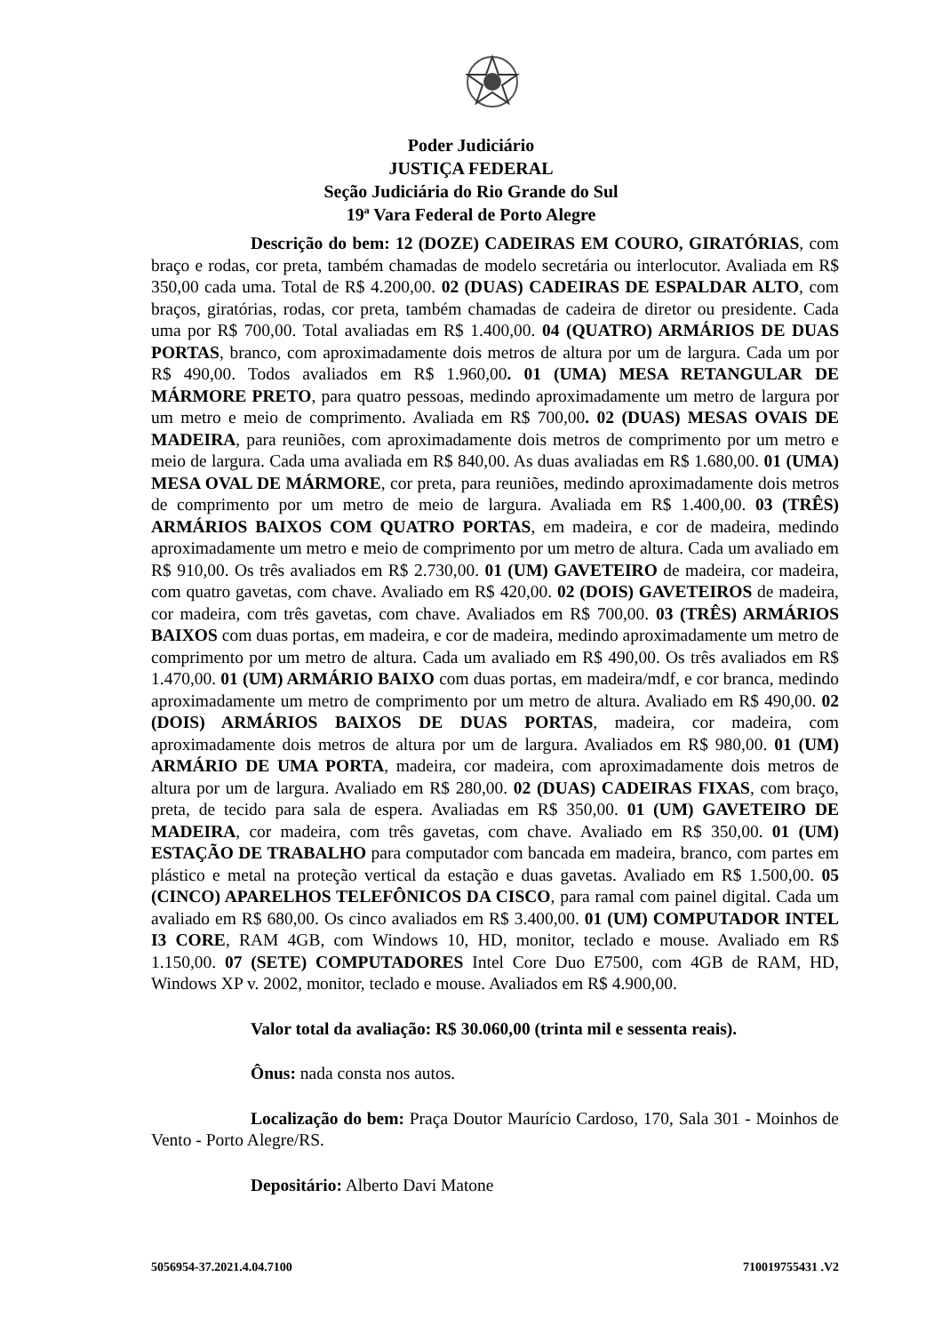Poder Judiciário
JUSTIÇA FEDERAL
Seção Judiciária do Rio Grande do Sul
19ª Vara Federal de Porto Alegre
Descrição do bem: 12 (DOZE) CADEIRAS EM COURO, GIRATÓRIAS, com braço e rodas, cor preta, também chamadas de modelo secretária ou interlocutor. Avaliada em R$ 350,00 cada uma. Total de R$ 4.200,00. 02 (DUAS) CADEIRAS DE ESPALDAR ALTO, com braços, giratórias, rodas, cor preta, também chamadas de cadeira de diretor ou presidente. Cada uma por R$ 700,00. Total avaliadas em R$ 1.400,00. 04 (QUATRO) ARMÁRIOS DE DUAS PORTAS, branco, com aproximadamente dois metros de altura por um de largura. Cada um por R$ 490,00. Todos avaliados em R$ 1.960,00. 01 (UMA) MESA RETANGULAR DE MÁRMORE PRETO, para quatro pessoas, medindo aproximadamente um metro de largura por um metro e meio de comprimento. Avaliada em R$ 700,00. 02 (DUAS) MESAS OVAIS DE MADEIRA, para reuniões, com aproximadamente dois metros de comprimento por um metro e meio de largura. Cada uma avaliada em R$ 840,00. As duas avaliadas em R$ 1.680,00. 01 (UMA) MESA OVAL DE MÁRMORE, cor preta, para reuniões, medindo aproximadamente dois metros de comprimento por um metro de meio de largura. Avaliada em R$ 1.400,00. 03 (TRÊS) ARMÁRIOS BAIXOS COM QUATRO PORTAS, em madeira, e cor de madeira, medindo aproximadamente um metro e meio de comprimento por um metro de altura. Cada um avaliado em R$ 910,00. Os três avaliados em R$ 2.730,00. 01 (UM) GAVETEIRO de madeira, cor madeira, com quatro gavetas, com chave. Avaliado em R$ 420,00. 02 (DOIS) GAVETEIROS de madeira, cor madeira, com três gavetas, com chave. Avaliados em R$ 700,00. 03 (TRÊS) ARMÁRIOS BAIXOS com duas portas, em madeira, e cor de madeira, medindo aproximadamente um metro de comprimento por um metro de altura. Cada um avaliado em R$ 490,00. Os três avaliados em R$ 1.470,00. 01 (UM) ARMÁRIO BAIXO com duas portas, em madeira/mdf, e cor branca, medindo aproximadamente um metro de comprimento por um metro de altura. Avaliado em R$ 490,00. 02 (DOIS) ARMÁRIOS BAIXOS DE DUAS PORTAS, madeira, cor madeira, com aproximadamente dois metros de altura por um de largura. Avaliados em R$ 980,00. 01 (UM) ARMÁRIO DE UMA PORTA, madeira, cor madeira, com aproximadamente dois metros de altura por um de largura. Avaliado em R$ 280,00. 02 (DUAS) CADEIRAS FIXAS, com braço, preta, de tecido para sala de espera. Avaliadas em R$ 350,00. 01 (UM) GAVETEIRO DE MADEIRA, cor madeira, com três gavetas, com chave. Avaliado em R$ 350,00. 01 (UM) ESTAÇÃO DE TRABALHO para computador com bancada em madeira, branco, com partes em plástico e metal na proteção vertical da estação e duas gavetas. Avaliado em R$ 1.500,00. 05 (CINCO) APARELHOS TELEFÔNICOS DA CISCO, para ramal com painel digital. Cada um avaliado em R$ 680,00. Os cinco avaliados em R$ 3.400,00. 01 (UM) COMPUTADOR INTEL I3 CORE, RAM 4GB, com Windows 10, HD, monitor, teclado e mouse. Avaliado em R$ 1.150,00. 07 (SETE) COMPUTADORES Intel Core Duo E7500, com 4GB de RAM, HD, Windows XP v. 2002, monitor, teclado e mouse. Avaliados em R$ 4.900,00.
Valor total da avaliação: R$ 30.060,00 (trinta mil e sessenta reais).
Ônus: nada consta nos autos.
Localização do bem: Praça Doutor Maurício Cardoso, 170, Sala 301 - Moinhos de Vento - Porto Alegre/RS.
Depositário: Alberto Davi Matone
5056954-37.2021.4.04.7100 710019755431 .V2